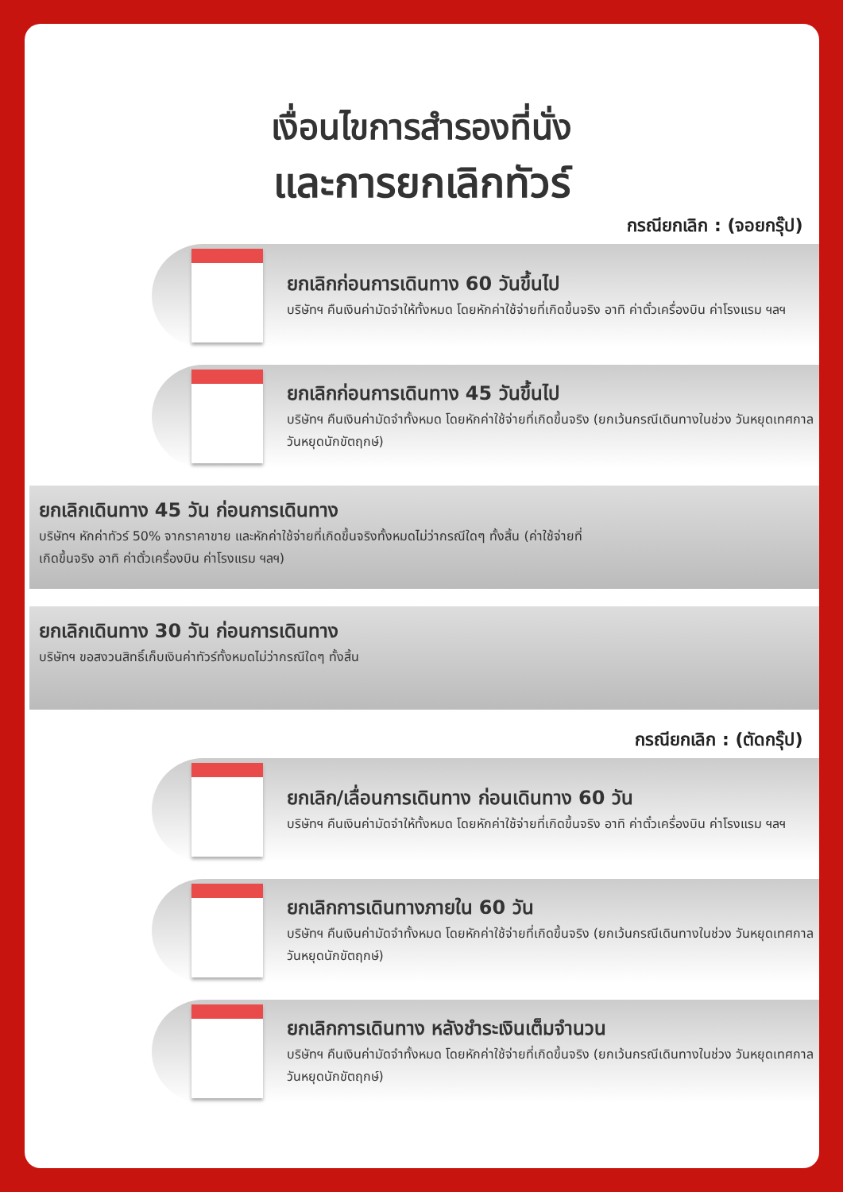เงื่อนไขการสำรองที่นั่ง
และการยกเลิกทัวร์
กรณียกเลิก : (จอยกรุ๊ป)
ยกเลิกก่อนการเดินทาง 60 วันขึ้นไป
บริษัทฯ คืนเงินค่ามัดจำให้ทั้งหมด โดยหักค่าใช้จ่ายที่เกิดขึ้นจริง อาทิ ค่าตั๋วเครื่องบิน ค่าโรงแรม ฯลฯ
ยกเลิกก่อนการเดินทาง 45 วันขึ้นไป
บริษัทฯ คืนเงินค่ามัดจำทั้งหมด โดยหักค่าใช้จ่ายที่เกิดขึ้นจริง (ยกเว้นกรณีเดินทางในช่วง วันหยุดเทศกาล วันหยุดนักขัตฤกษ์)
ยกเลิกเดินทาง 45 วัน ก่อนการเดินทาง
บริษัทฯ หักค่าทัวร์ 50% จากราคาขาย และหักค่าใช้จ่ายที่เกิดขึ้นจริงทั้งหมดไม่ว่ากรณีใดๆ ทั้งสิ้น (ค่าใช้จ่ายที่เกิดขึ้นจริง อาทิ ค่าตั๋วเครื่องบิน ค่าโรงแรม ฯลฯ)
ยกเลิกเดินทาง 30 วัน ก่อนการเดินทาง
บริษัทฯ ขอสงวนสิทธิ์เก็บเงินค่าทัวร์ทั้งหมดไม่ว่ากรณีใดๆ ทั้งสิ้น
กรณียกเลิก : (ตัดกรุ๊ป)
ยกเลิก/เลื่อนการเดินทาง ก่อนเดินทาง 60 วัน
บริษัทฯ คืนเงินค่ามัดจำให้ทั้งหมด โดยหักค่าใช้จ่ายที่เกิดขึ้นจริง อาทิ ค่าตั๋วเครื่องบิน ค่าโรงแรม ฯลฯ
ยกเลิกการเดินทางภายใน 60 วัน
บริษัทฯ คืนเงินค่ามัดจำทั้งหมด โดยหักค่าใช้จ่ายที่เกิดขึ้นจริง (ยกเว้นกรณีเดินทางในช่วง วันหยุดเทศกาล วันหยุดนักขัตฤกษ์)
ยกเลิกการเดินทาง หลังชำระเงินเต็มจำนวน
บริษัทฯ คืนเงินค่ามัดจำทั้งหมด โดยหักค่าใช้จ่ายที่เกิดขึ้นจริง (ยกเว้นกรณีเดินทางในช่วง วันหยุดเทศกาล วันหยุดนักขัตฤกษ์)